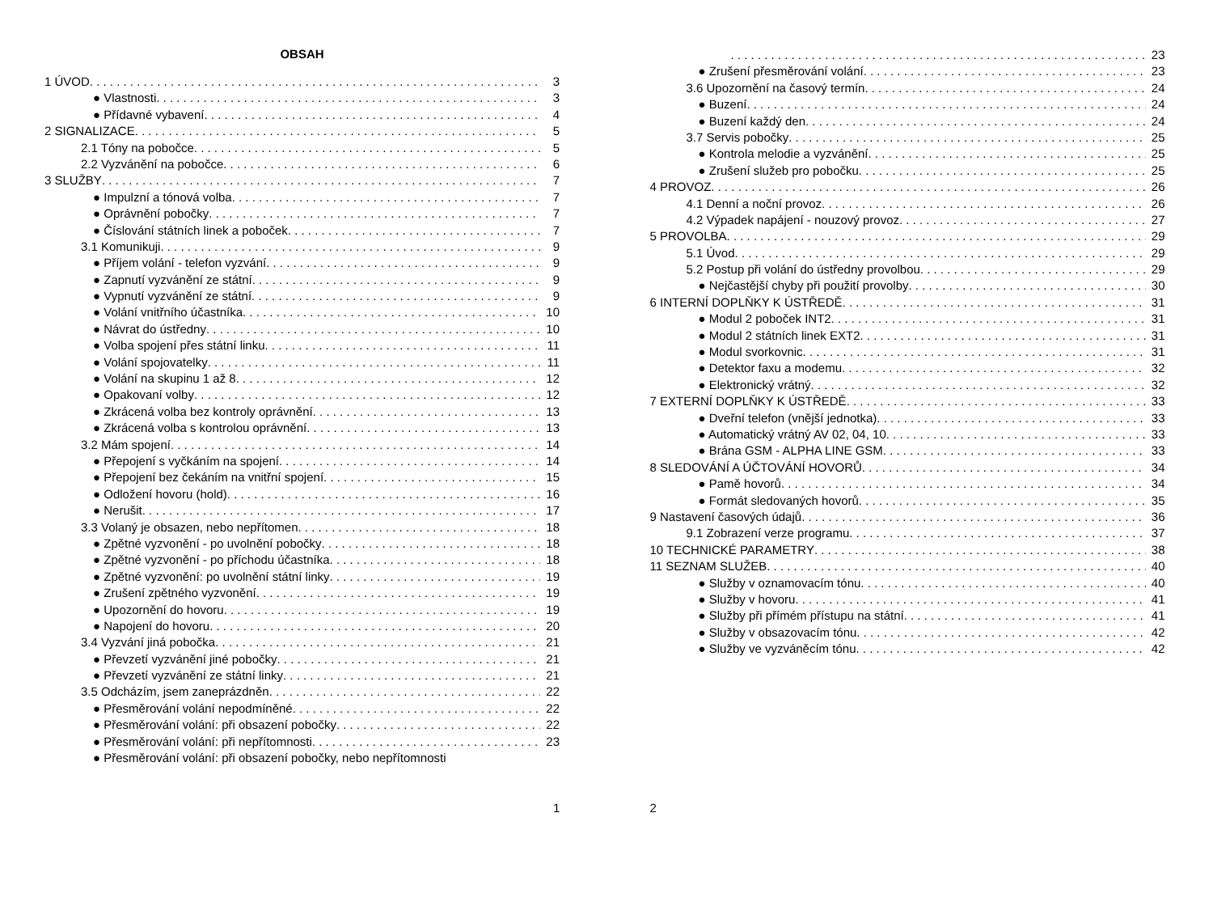OBSAH
1 ÚVOD 3
● Vlastnosti 3
● Přídavné vybavení 4
2 SIGNALIZACE 5
2.1 Tóny na pobočce 5
2.2 Vyzvánění na pobočce 6
3 SLUŽBY 7
● Impulzní a tónová volba 7
● Oprávnění pobočky 7
● Číslování státních linek a poboček 7
3.1 Komunikuji 9
● Příjem volání - telefon vyzvání 9
● Zapnutí vyzvánění ze státní 9
● Vypnutí vyzvánění ze státní 9
● Volání vnitřního účastníka 10
● Návrat do ústředny 10
● Volba spojení přes státní linku 11
● Volání spojovatelky 11
● Volání na skupinu 1 až 8 12
● Opakovaní volby 12
● Zkrácená volba bez kontroly oprávnění 13
● Zkrácená volba s kontrolou oprávnění 13
3.2 Mám spojení 14
● Přepojení s vyčkáním na spojení 14
● Přepojení bez čekáním na vnitřní spojení 15
● Odložení hovoru (hold) 16
● Nerušit 17
3.3 Volaný je obsazen, nebo nepřítomen 18
● Zpětné vyzvonění - po uvolnění pobočky 18
● Zpětné vyzvonění - po příchodu účastníka 18
● Zpětné vyzvonění: po uvolnění státní linky 19
● Zrušení zpětného vyzvonění 19
● Upozornění do hovoru 19
● Napojení do hovoru 20
3.4 Vyzvání jiná pobočka 21
● Převzetí vyzvánění jiné pobočky 21
● Převzetí vyzvánění ze státní linky 21
3.5 Odcházím, jsem zaneprázdněn 22
● Přesměrování volání nepodmíněné 22
● Přesměrování volání: při obsazení pobočky 22
● Přesměrování volání: při nepřítomnosti 23
● Přesměrování volání: při obsazení pobočky, nebo nepřítomnosti
1
23
● Zrušení přesměrování volání 23
3.6 Upozornění na časový termín 24
● Buzení 24
● Buzení každý den 24
3.7 Servis pobočky 25
● Kontrola melodie a vyzvánění 25
● Zrušení služeb pro pobočku 25
4 PROVOZ 26
4.1 Denní a noční provoz 26
4.2 Výpadek napájení - nouzový provoz 27
5 PROVOLBA 29
5.1 Úvod 29
5.2 Postup při volání do ústředny provolbou 29
● Nejčastější chyby při použití provolby 30
6 INTERNÍ DOPLŇKY K ÚSTŘEDĚ 31
● Modul 2 poboček INT2 31
● Modul 2 státních linek EXT2 31
● Modul svorkovnic 31
● Detektor faxu a modemu 32
● Elektronický vrátný 32
7 EXTERNÍ DOPLŇKY K ÚSTŘEDĚ 33
● Dveřní telefon (vnější jednotka) 33
● Automatický vrátný AV 02, 04, 10 33
● Brána GSM - ALPHA LINE GSM 33
8 SLEDOVÁNÍ A ÚČTOVÁNÍ HOVORŮ 34
● Pamě hovorů 34
● Formát sledovaných hovorů 35
9 Nastavení časových údajů 36
9.1 Zobrazení verze programu 37
10 TECHNICKÉ PARAMETRY 38
11 SEZNAM SLUŽEB 40
● Služby v oznamovacím tónu 40
● Služby v hovoru 41
● Služby při přímém přístupu na státní 41
● Služby v obsazovacím tónu 42
● Služby ve vyzváněcím tónu 42
2